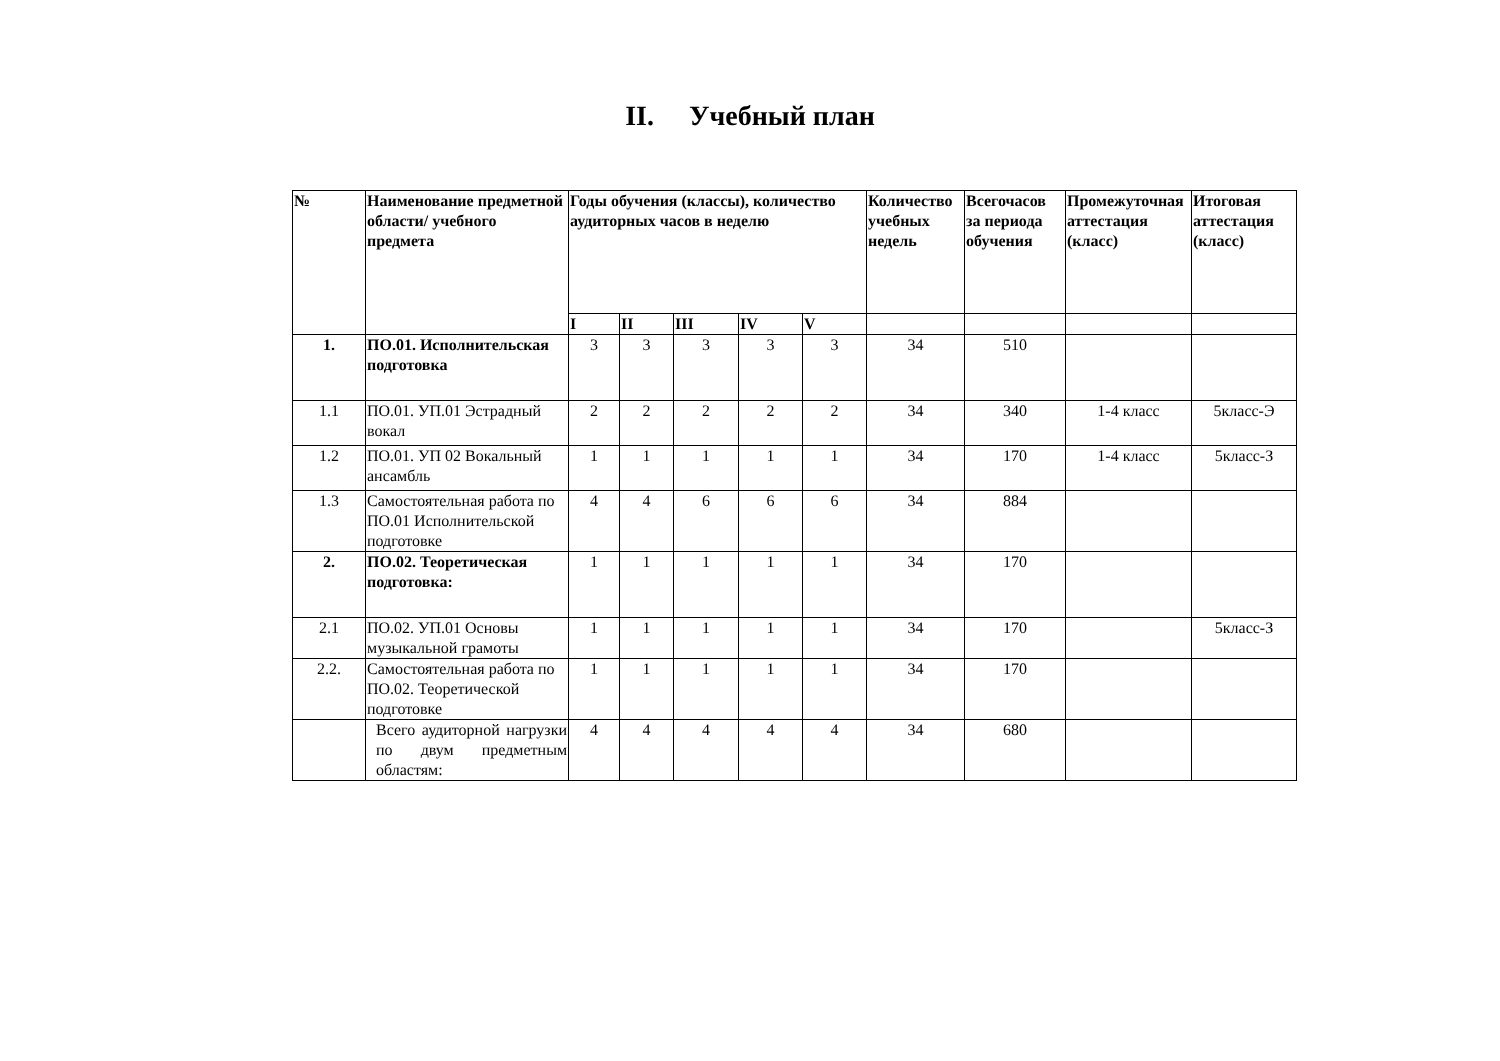II. Учебный план
| № | Наименование предметной области/ учебного предмета | Годы обучения (классы), количество аудиторных часов в неделю | | | | | Количество учебных недель | Всегочасов за периода обучения | Промежуточная аттестация (класс) | Итоговая аттестация (класс) |
| --- | --- | --- | --- | --- | --- | --- | --- | --- | --- | --- |
| | | I | II | III | IV | V | | | | |
| 1. | ПО.01. Исполнительская подготовка | 3 | 3 | 3 | 3 | 3 | 34 | 510 | | |
| 1.1 | ПО.01. УП.01 Эстрадный вокал | 2 | 2 | 2 | 2 | 2 | 34 | 340 | 1-4 класс | 5класс-Э |
| 1.2 | ПО.01. УП 02 Вокальный ансамбль | 1 | 1 | 1 | 1 | 1 | 34 | 170 | 1-4 класс | 5класс-З |
| 1.3 | Самостоятельная работа по ПО.01 Исполнительской подготовке | 4 | 4 | 6 | 6 | 6 | 34 | 884 | | |
| 2. | ПО.02. Теоретическая подготовка: | 1 | 1 | 1 | 1 | 1 | 34 | 170 | | |
| 2.1 | ПО.02. УП.01 Основы музыкальной грамоты | 1 | 1 | 1 | 1 | 1 | 34 | 170 | | 5класс-З |
| 2.2. | Самостоятельная работа по ПО.02. Теоретической подготовке | 1 | 1 | 1 | 1 | 1 | 34 | 170 | | |
| | Всего аудиторной нагрузки по двум предметным областям: | 4 | 4 | 4 | 4 | 4 | 34 | 680 | | |